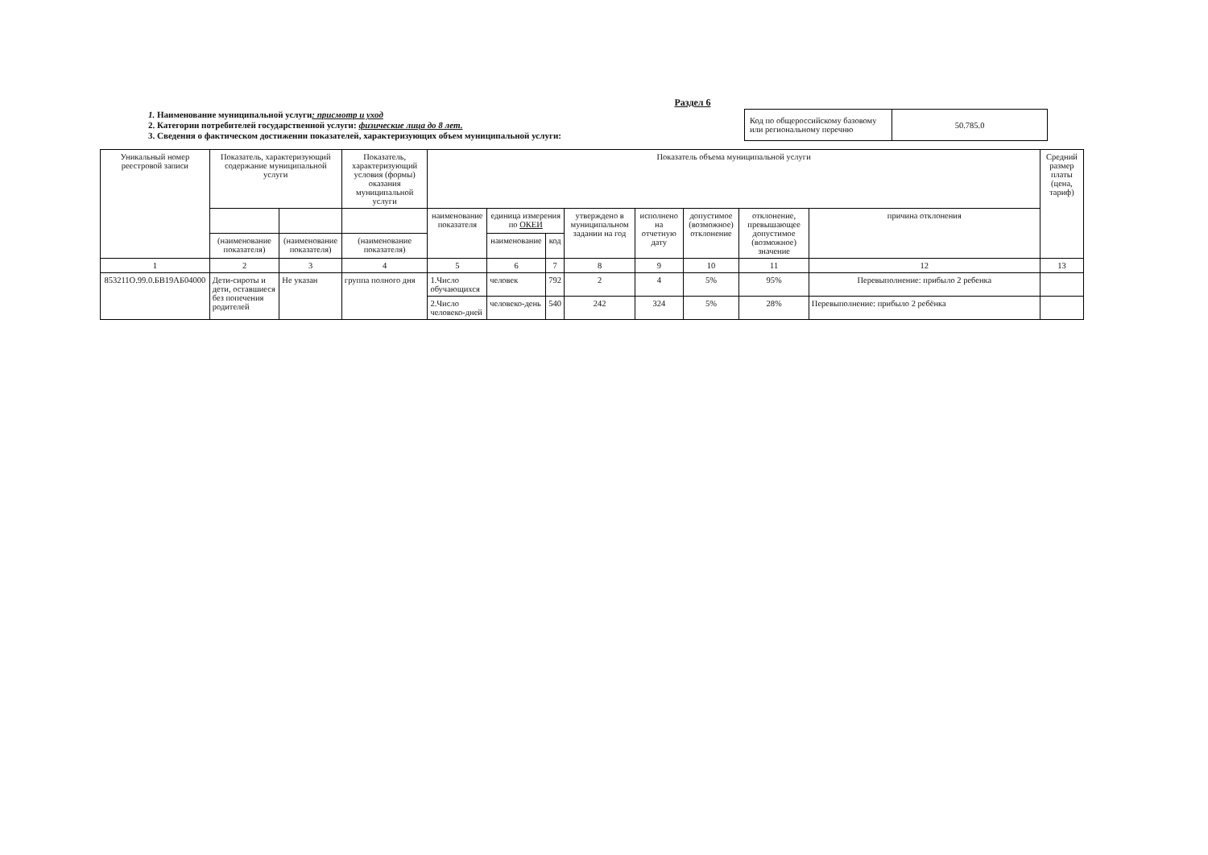Раздел 6
1. Наименование муниципальной услуги: присмотр и уход
2. Категории потребителей государственной услуги: физические лица до 8 лет.
3. Сведения о фактическом достижении показателей, характеризующих объем муниципальной услуги:
| Код по общероссийскому базовому или региональному перечню | 50.785.0 |
| Уникальный номер реестровой записи | Показатель, характеризующий содержание муниципальной услуги | | Показатель, характеризующий условия (формы) оказания муниципальной услуги | Показатель объема муниципальной услуги | | | | | | | | Средний размер платы (цена, тариф) |
| --- | --- | --- | --- | --- | --- | --- | --- | --- | --- | --- | --- | --- |
| | | | | наименование показателя | единица измерения по ОКЕИ | | утверждено в муниципальном задании на год | исполнено на отчетную дату | допустимое (возможное) отклонение | отклонение, превышающее допустимое (возможное) значение | причина отклонения | |
| | (наименование показателя) | (наименование показателя) | (наименование показателя) | | наименование | код | | | | | | |
| 1 | 2 | 3 | 4 | 5 | 6 | 7 | 8 | 9 | 10 | 11 | 12 | 13 |
| 853211О.99.0.БВ19АБ04000 | Дети-сироты и дети, оставшиеся без попечения родителей | Не указан | группа полного дня | 1.Число обучающихся | человек | 792 | 2 | 4 | 5% | 95% | Перевыполнение: прибыло 2 ребенка | |
| | | | | 2.Число человеко-дней | человеко-день | 540 | 242 | 324 | 5% | 28% | Перевыполнение: прибыло 2 ребёнка | |